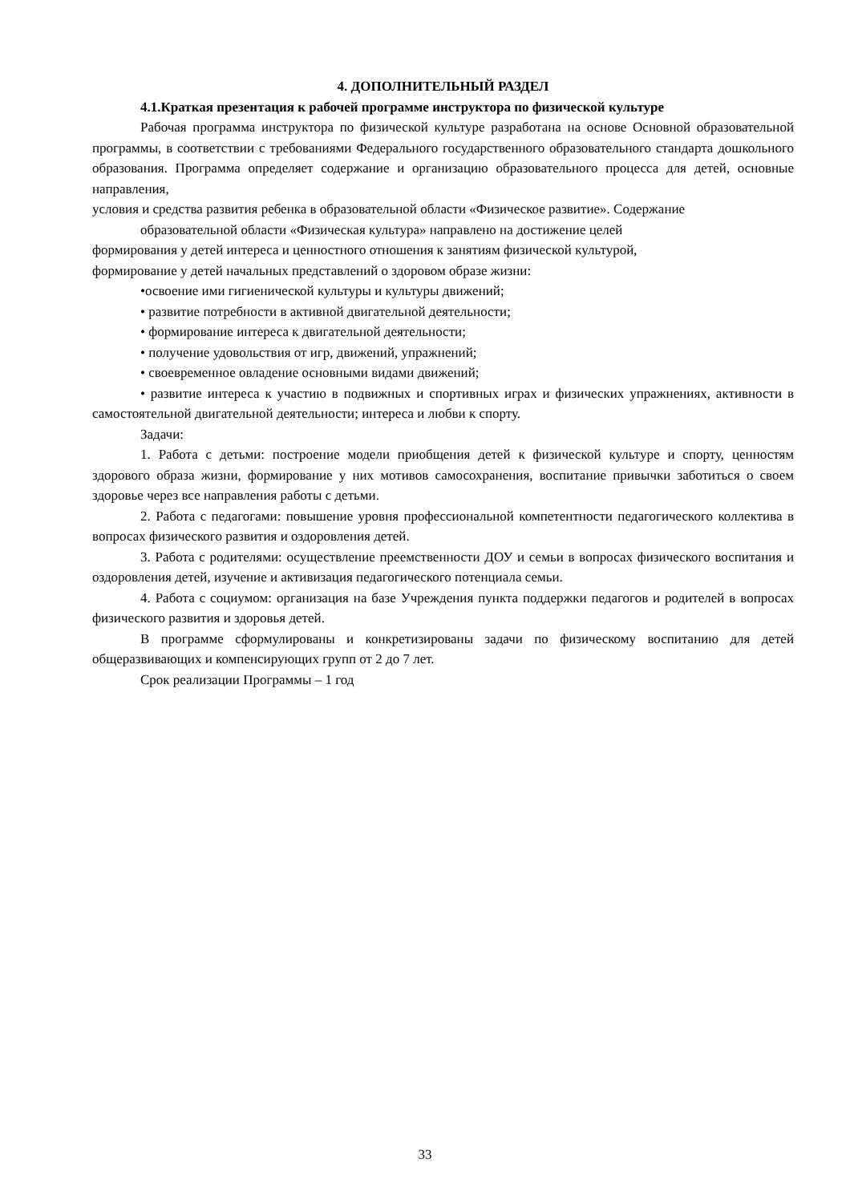4. ДОПОЛНИТЕЛЬНЫЙ РАЗДЕЛ
4.1.Краткая презентация к рабочей программе инструктора по физической культуре
Рабочая программа инструктора по физической культуре разработана на основе Основной образовательной программы, в соответствии с требованиями Федерального государственного образовательного стандарта дошкольного образования. Программа определяет содержание и организацию образовательного процесса для детей, основные направления,
условия и средства развития ребенка в образовательной области «Физическое развитие». Содержание
образовательной области «Физическая культура» направлено на достижение целей
формирования у детей интереса и ценностного отношения к занятиям физической культурой,
формирование у детей начальных представлений о здоровом образе жизни:
•освоение ими гигиенической культуры и культуры движений;
• развитие потребности в активной двигательной деятельности;
• формирование интереса к двигательной деятельности;
• получение удовольствия от игр, движений, упражнений;
• своевременное овладение основными видами движений;
• развитие интереса к участию в подвижных и спортивных играх и физических упражнениях, активности в самостоятельной двигательной деятельности; интереса и любви к спорту.
Задачи:
1. Работа с детьми: построение модели приобщения детей к физической культуре и спорту, ценностям здорового образа жизни, формирование у них мотивов самосохранения, воспитание привычки заботиться о своем здоровье через все направления работы с детьми.
2. Работа с педагогами: повышение уровня профессиональной компетентности педагогического коллектива в вопросах физического развития и оздоровления детей.
3. Работа с родителями: осуществление преемственности ДОУ и семьи в вопросах физического воспитания и оздоровления детей, изучение и активизация педагогического потенциала семьи.
4. Работа с социумом: организация на базе Учреждения пункта поддержки педагогов и родителей в вопросах физического развития и здоровья детей.
В программе сформулированы и конкретизированы задачи по физическому воспитанию для детей общеразвивающих и компенсирующих групп от 2 до 7 лет.
Срок реализации Программы – 1 год
33